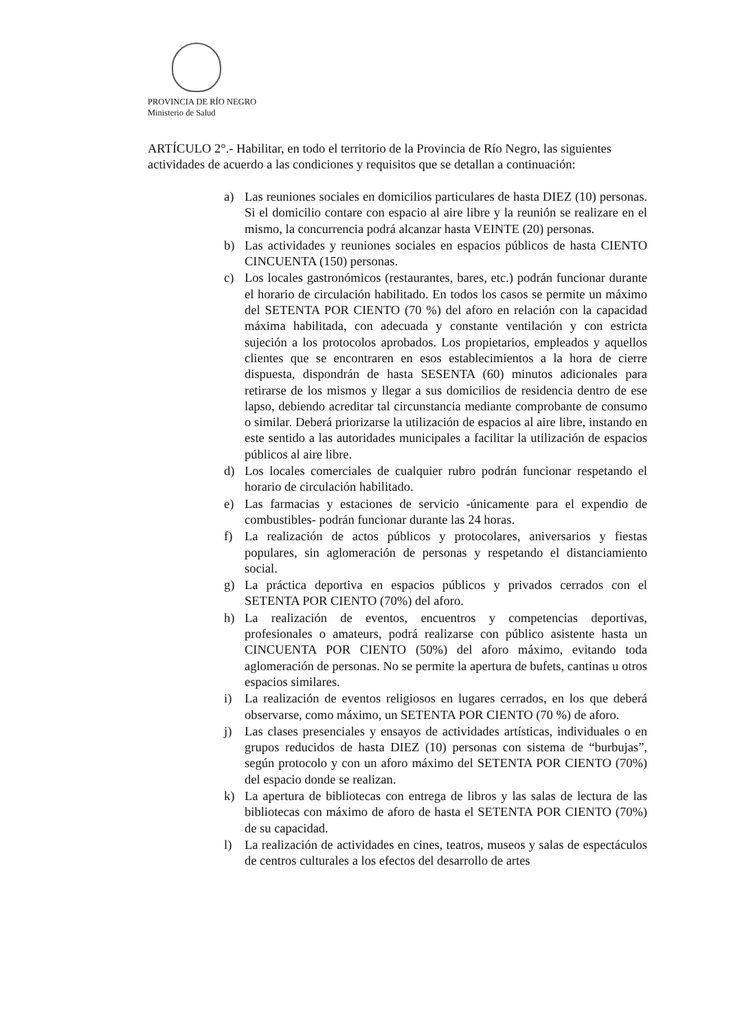PROVINCIA DE RÍO NEGRO
Ministerio de Salud
ARTÍCULO 2°.- Habilitar, en todo el territorio de la Provincia de Río Negro, las siguientes actividades de acuerdo a las condiciones y requisitos que se detallan a continuación:
a) Las reuniones sociales en domicilios particulares de hasta DIEZ (10) personas. Si el domicilio contare con espacio al aire libre y la reunión se realizare en el mismo, la concurrencia podrá alcanzar hasta VEINTE (20) personas.
b) Las actividades y reuniones sociales en espacios públicos de hasta CIENTO CINCUENTA (150) personas.
c) Los locales gastronómicos (restaurantes, bares, etc.) podrán funcionar durante el horario de circulación habilitado. En todos los casos se permite un máximo del SETENTA POR CIENTO (70 %) del aforo en relación con la capacidad máxima habilitada, con adecuada y constante ventilación y con estricta sujeción a los protocolos aprobados. Los propietarios, empleados y aquellos clientes que se encontraren en esos establecimientos a la hora de cierre dispuesta, dispondrán de hasta SESENTA (60) minutos adicionales para retirarse de los mismos y llegar a sus domicilios de residencia dentro de ese lapso, debiendo acreditar tal circunstancia mediante comprobante de consumo o similar. Deberá priorizarse la utilización de espacios al aire libre, instando en este sentido a las autoridades municipales a facilitar la utilización de espacios públicos al aire libre.
d) Los locales comerciales de cualquier rubro podrán funcionar respetando el horario de circulación habilitado.
e) Las farmacias y estaciones de servicio -únicamente para el expendio de combustibles- podrán funcionar durante las 24 horas.
f) La realización de actos públicos y protocolares, aniversarios y fiestas populares, sin aglomeración de personas y respetando el distanciamiento social.
g) La práctica deportiva en espacios públicos y privados cerrados con el SETENTA POR CIENTO (70%) del aforo.
h) La realización de eventos, encuentros y competencias deportivas, profesionales o amateurs, podrá realizarse con público asistente hasta un CINCUENTA POR CIENTO (50%) del aforo máximo, evitando toda aglomeración de personas. No se permite la apertura de bufets, cantinas u otros espacios similares.
i) La realización de eventos religiosos en lugares cerrados, en los que deberá observarse, como máximo, un SETENTA POR CIENTO (70 %) de aforo.
j) Las clases presenciales y ensayos de actividades artísticas, individuales o en grupos reducidos de hasta DIEZ (10) personas con sistema de “burbujas”, según protocolo y con un aforo máximo del SETENTA POR CIENTO (70%) del espacio donde se realizan.
k) La apertura de bibliotecas con entrega de libros y las salas de lectura de las bibliotecas con máximo de aforo de hasta el SETENTA POR CIENTO (70%) de su capacidad.
l) La realización de actividades en cines, teatros, museos y salas de espectáculos de centros culturales a los efectos del desarrollo de artes